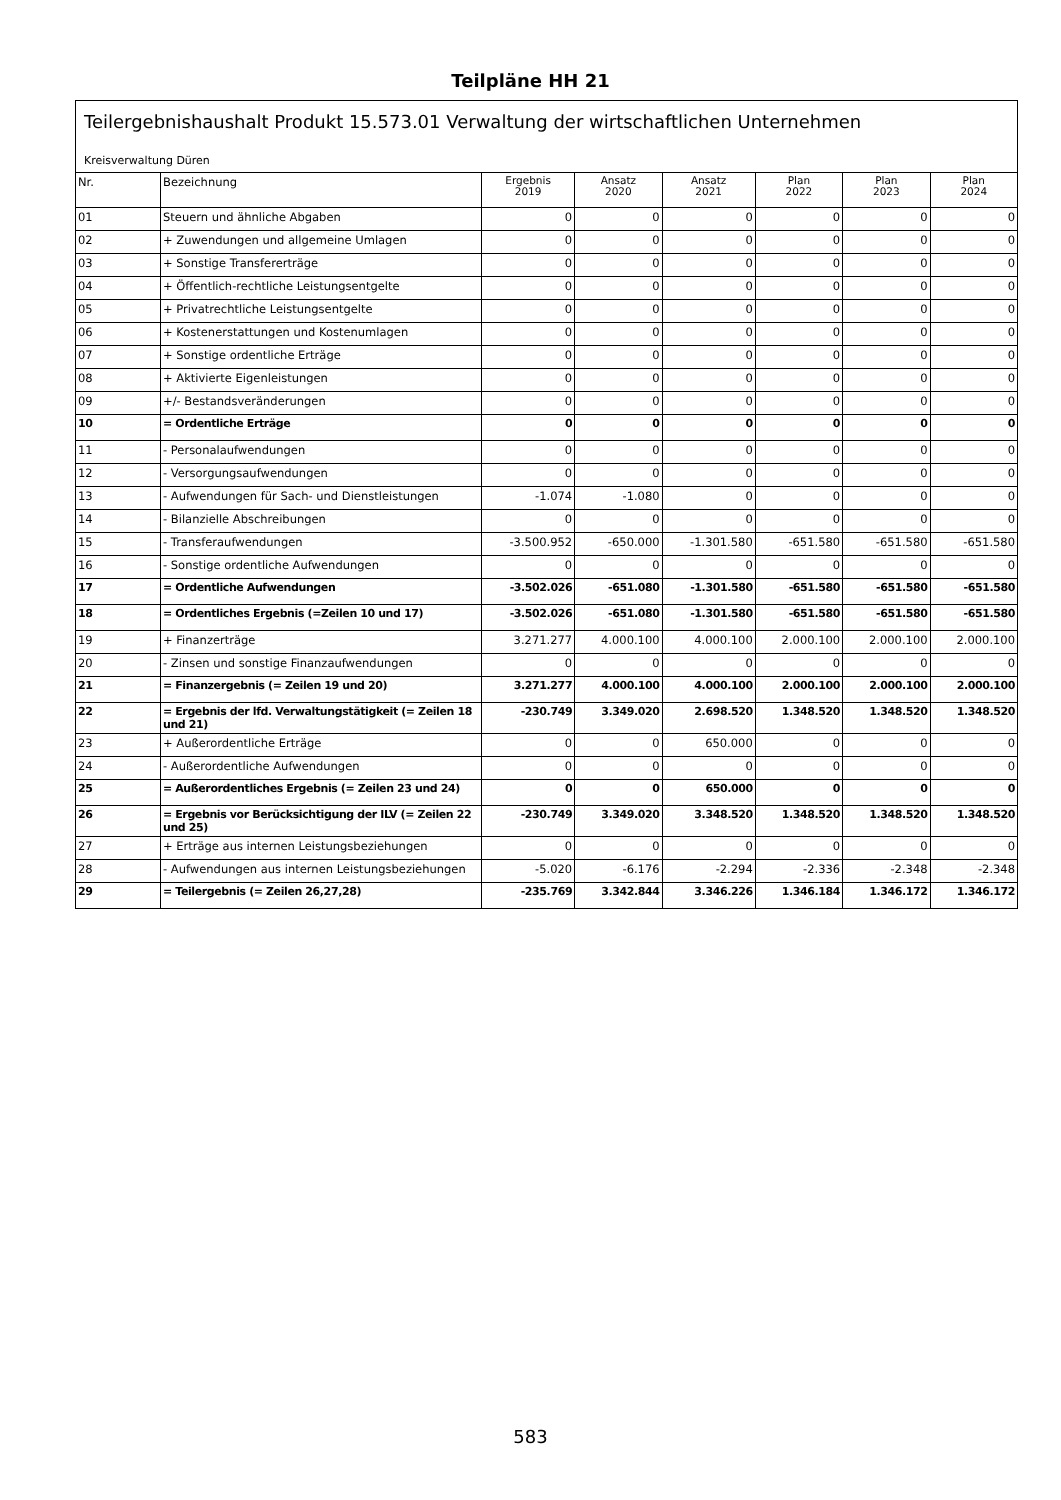Teilpläne HH 21
Teilergebnishaushalt Produkt 15.573.01 Verwaltung der wirtschaftlichen Unternehmen
Kreisverwaltung Düren
| Nr. | Bezeichnung | Ergebnis 2019 | Ansatz 2020 | Ansatz 2021 | Plan 2022 | Plan 2023 | Plan 2024 |
| --- | --- | --- | --- | --- | --- | --- | --- |
| 01 | Steuern und ähnliche Abgaben | 0 | 0 | 0 | 0 | 0 | 0 |
| 02 | + Zuwendungen und allgemeine Umlagen | 0 | 0 | 0 | 0 | 0 | 0 |
| 03 | + Sonstige Transfererträge | 0 | 0 | 0 | 0 | 0 | 0 |
| 04 | + Öffentlich-rechtliche Leistungsentgelte | 0 | 0 | 0 | 0 | 0 | 0 |
| 05 | + Privatrechtliche Leistungsentgelte | 0 | 0 | 0 | 0 | 0 | 0 |
| 06 | + Kostenerstattungen und Kostenumlagen | 0 | 0 | 0 | 0 | 0 | 0 |
| 07 | + Sonstige ordentliche Erträge | 0 | 0 | 0 | 0 | 0 | 0 |
| 08 | + Aktivierte Eigenleistungen | 0 | 0 | 0 | 0 | 0 | 0 |
| 09 | +/- Bestandsveränderungen | 0 | 0 | 0 | 0 | 0 | 0 |
| 10 | = Ordentliche Erträge | 0 | 0 | 0 | 0 | 0 | 0 |
| 11 | - Personalaufwendungen | 0 | 0 | 0 | 0 | 0 | 0 |
| 12 | - Versorgungsaufwendungen | 0 | 0 | 0 | 0 | 0 | 0 |
| 13 | - Aufwendungen für Sach- und Dienstleistungen | -1.074 | -1.080 | 0 | 0 | 0 | 0 |
| 14 | - Bilanzielle Abschreibungen | 0 | 0 | 0 | 0 | 0 | 0 |
| 15 | - Transferaufwendungen | -3.500.952 | -650.000 | -1.301.580 | -651.580 | -651.580 | -651.580 |
| 16 | - Sonstige ordentliche Aufwendungen | 0 | 0 | 0 | 0 | 0 | 0 |
| 17 | = Ordentliche Aufwendungen | -3.502.026 | -651.080 | -1.301.580 | -651.580 | -651.580 | -651.580 |
| 18 | = Ordentliches Ergebnis (=Zeilen 10 und 17) | -3.502.026 | -651.080 | -1.301.580 | -651.580 | -651.580 | -651.580 |
| 19 | + Finanzerträge | 3.271.277 | 4.000.100 | 4.000.100 | 2.000.100 | 2.000.100 | 2.000.100 |
| 20 | - Zinsen und sonstige Finanzaufwendungen | 0 | 0 | 0 | 0 | 0 | 0 |
| 21 | = Finanzergebnis (= Zeilen 19 und 20) | 3.271.277 | 4.000.100 | 4.000.100 | 2.000.100 | 2.000.100 | 2.000.100 |
| 22 | = Ergebnis der lfd. Verwaltungstätigkeit (= Zeilen 18 und 21) | -230.749 | 3.349.020 | 2.698.520 | 1.348.520 | 1.348.520 | 1.348.520 |
| 23 | + Außerordentliche Erträge | 0 | 0 | 650.000 | 0 | 0 | 0 |
| 24 | - Außerordentliche Aufwendungen | 0 | 0 | 0 | 0 | 0 | 0 |
| 25 | = Außerordentliches Ergebnis (= Zeilen 23 und 24) | 0 | 0 | 650.000 | 0 | 0 | 0 |
| 26 | = Ergebnis vor Berücksichtigung der ILV (= Zeilen 22 und 25) | -230.749 | 3.349.020 | 3.348.520 | 1.348.520 | 1.348.520 | 1.348.520 |
| 27 | + Erträge aus internen Leistungsbeziehungen | 0 | 0 | 0 | 0 | 0 | 0 |
| 28 | - Aufwendungen aus internen Leistungsbeziehungen | -5.020 | -6.176 | -2.294 | -2.336 | -2.348 | -2.348 |
| 29 | = Teilergebnis (= Zeilen 26,27,28) | -235.769 | 3.342.844 | 3.346.226 | 1.346.184 | 1.346.172 | 1.346.172 |
583